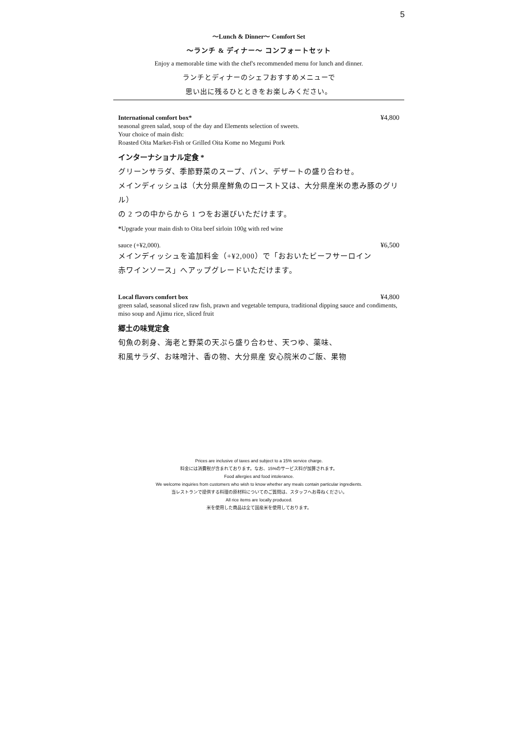5
〜Lunch & Dinner〜 Comfort Set
〜ランチ & ディナー〜 コンフォートセット
Enjoy a memorable time with the chef's recommended menu for lunch and dinner.
ランチとディナーのシェフおすすめメニューで
思い出に残るひとときをお楽しみください。
International comfort box* ¥4,800
seasonal green salad, soup of the day and Elements selection of sweets.
Your choice of main dish:
Roasted Oita Market-Fish or Grilled Oita Kome no Megumi Pork
インターナショナル定食 *
グリーンサラダ、季節野菜のスープ、パン、デザートの盛り合わせ。
メインディッシュは（大分県産鮮魚のロースト又は、大分県産米の恵み豚のグリル）
の 2 つの中からから 1 つをお選びいただけます。
*Upgrade your main dish to Oita beef sirloin 100g with red wine
sauce (+¥2,000). ¥6,500
メインディッシュを追加料金（+¥2,000）で「おおいたビーフサーロイン
赤ワインソース」へアップグレードいただけます。
Local flavors comfort box ¥4,800
green salad, seasonal sliced raw fish, prawn and vegetable tempura, traditional dipping sauce and condiments, miso soup and Ajimu rice, sliced fruit
郷土の味覚定食
旬魚の刺身、海老と野菜の天ぷら盛り合わせ、天つゆ、薬味、
和風サラダ、お味噌汁、香の物、大分県産 安心院米のご飯、果物
Prices are inclusive of taxes and subject to a 15% service charge.
料金には消費税が含まれております。なお、15%のサービス料が加算されます。
Food allergies and food intolerance.
We welcome inquiries from customers who wish to know whether any meals contain particular ingredients.
当レストランで提供する料理の原材料についてのご質問は、スタッフへお尋ねください。
All rice items are locally produced.
米を使用した商品は全て国産米を使用しております。